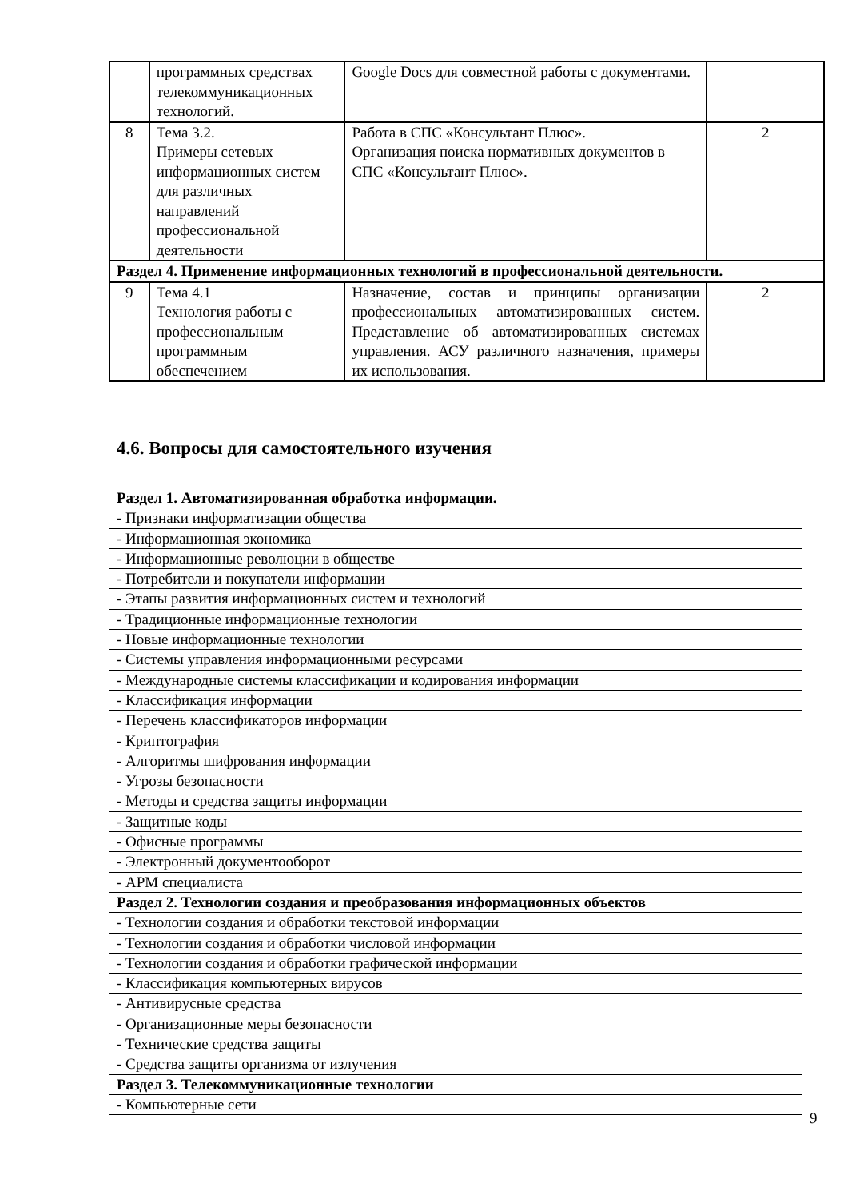| | программных средствах телекоммуникационных технологий. | Google Docs для совместной работы с документами. | |
| 8 | Тема 3.2. Примеры сетевых информационных систем для различных направлений профессиональной деятельности | Работа в СПС «Консультант Плюс». Организация поиска нормативных документов в СПС «Консультант Плюс». | 2 |
| Раздел 4. Применение информационных технологий в профессиональной деятельности. | | | |
| 9 | Тема 4.1 Технология работы с профессиональным программным обеспечением | Назначение, состав и принципы организации профессиональных автоматизированных систем. Представление об автоматизированных системах управления. АСУ различного назначения, примеры их использования. | 2 |
4.6. Вопросы для самостоятельного изучения
| Раздел 1. Автоматизированная обработка информации. |
| - Признаки информатизации общества |
| - Информационная экономика |
| - Информационные революции в обществе |
| - Потребители и покупатели информации |
| - Этапы развития информационных систем и технологий |
| - Традиционные информационные технологии |
| - Новые информационные технологии |
| - Системы управления информационными ресурсами |
| - Международные системы классификации и кодирования информации |
| - Классификация информации |
| - Перечень классификаторов информации |
| - Криптография |
| - Алгоритмы шифрования информации |
| - Угрозы безопасности |
| - Методы и средства защиты информации |
| - Защитные коды |
| - Офисные программы |
| - Электронный документооборот |
| - АРМ специалиста |
| Раздел 2. Технологии создания и преобразования информационных объектов |
| - Технологии создания и обработки текстовой информации |
| - Технологии создания и обработки числовой информации |
| - Технологии создания и обработки графической информации |
| - Классификация компьютерных вирусов |
| - Антивирусные средства |
| - Организационные меры безопасности |
| - Технические средства защиты |
| - Средства защиты организма от излучения |
| Раздел 3. Телекоммуникационные технологии |
| - Компьютерные сети |
9